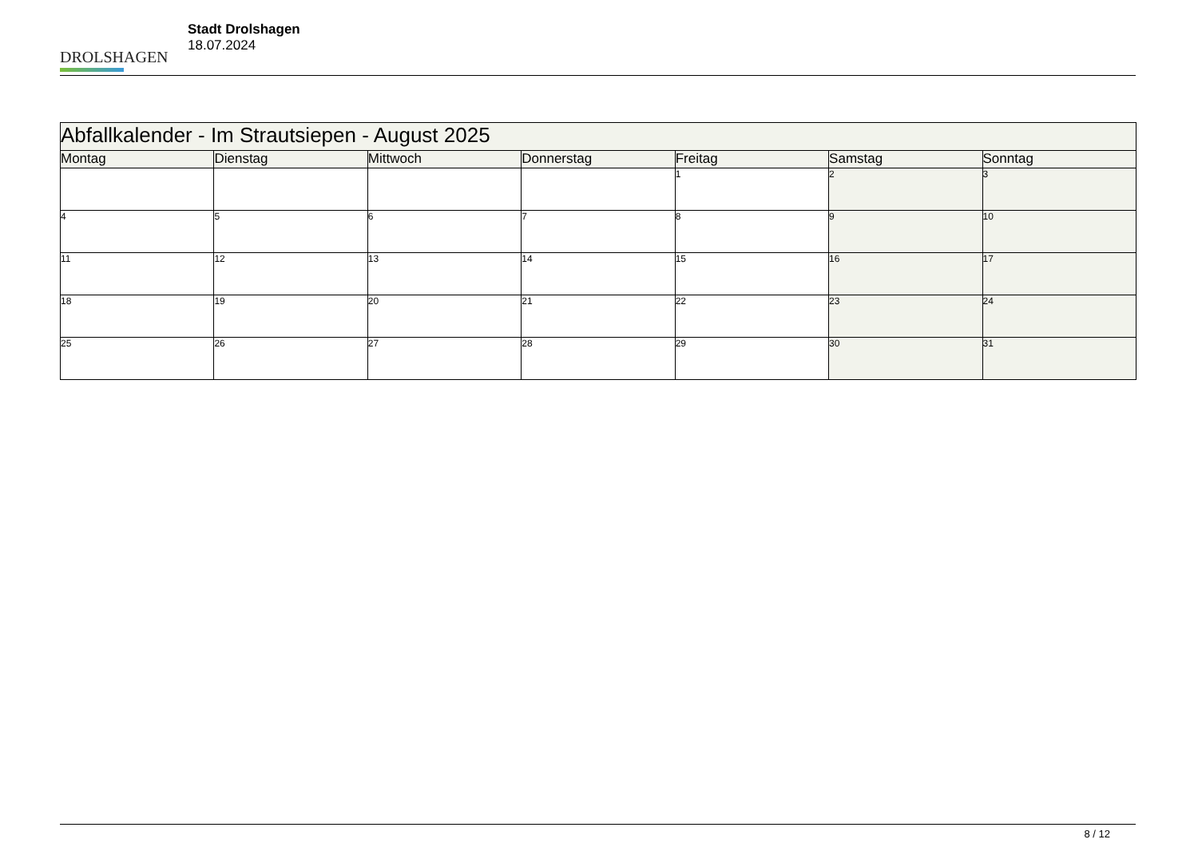DROLSHAGEN
Stadt Drolshagen
18.07.2024
| Abfallkalender - Im Strautsiepen - August 2025 | | | | | | |
| Montag | Dienstag | Mittwoch | Donnerstag | Freitag | Samstag | Sonntag |
| | | | | 1 | 2 | 3 |
| 4 | 5 | 6 | 7 | 8 | 9 | 10 |
| 11 | 12 | 13 | 14 | 15 | 16 | 17 |
| 18 | 19 | 20 | 21 | 22 | 23 | 24 |
| 25 | 26 | 27 | 28 | 29 | 30 | 31 |
8 / 12